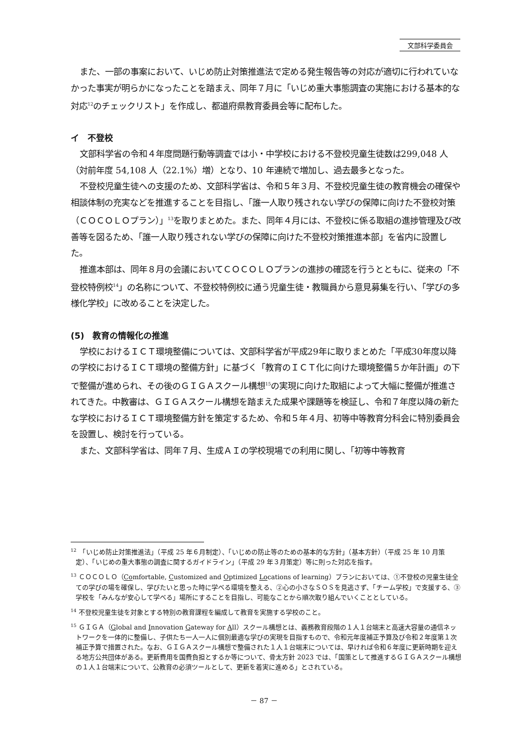文部科学委員会
また、一部の事案において、いじめ防止対策推進法で定める発生報告等の対応が適切に行われていなかった事実が明らかになったことを踏まえ、同年７月に「いじめ重大事態調査の実施における基本的な対応<sup>12</sup>のチェックリスト」を作成し、都道府県教育委員会等に配布した。
イ　不登校
文部科学省の令和４年度問題行動等調査では小・中学校における不登校児童生徒数は299,048 人（対前年度 54,108 人（22.1%）増）となり、10 年連続で増加し、過去最多となった。
不登校児童生徒への支援のため、文部科学省は、令和５年３月、不登校児童生徒の教育機会の確保や相談体制の充実などを推進することを目指し、「誰一人取り残されない学びの保障に向けた不登校対策（ＣＯＣＯＬＯプラン）」<sup>13</sup>を取りまとめた。また、同年４月には、不登校に係る取組の進捗管理及び改善等を図るため、「誰一人取り残されない学びの保障に向けた不登校対策推進本部」を省内に設置した。
推進本部は、同年８月の会議においてＣＯＣＯＬＯプランの進捗の確認を行うとともに、従来の「不登校特例校<sup>14</sup>」の名称について、不登校特例校に通う児童生徒・教職員から意見募集を行い、「学びの多様化学校」に改めることを決定した。
(5)　教育の情報化の推進
学校におけるＩＣＴ環境整備については、文部科学省が平成29年に取りまとめた「平成30年度以降の学校におけるＩＣＴ環境の整備方針」に基づく「教育のＩＣＴ化に向けた環境整備５か年計画」の下で整備が進められ、その後のＧＩＧＡスクール構想<sup>15</sup>の実現に向けた取組によって大幅に整備が推進されてきた。中教審は、ＧＩＧＡスクール構想を踏まえた成果や課題等を検証し、令和７年度以降の新たな学校におけるＩＣＴ環境整備方針を策定するため、令和５年４月、初等中等教育分科会に特別委員会を設置し、検討を行っている。
また、文部科学省は、同年７月、生成ＡＩの学校現場での利用に関し、「初等中等教育
<sup>12</sup>　「いじめ防止対策推進法」（平成 25 年６月制定）、「いじめの防止等のための基本的な方針」（基本方針）（平成 25 年 10 月策定）、「いじめの重大事態の調査に関するガイドライン」（平成 29 年３月策定）等に則った対応を指す。
<sup>13</sup> ＣＯＣＯＬＯ（Comfortable, Customized and Optimized Locations of learning）プランにおいては、①不登校の児童生徒全ての学びの場を確保し、学びたいと思った時に学べる環境を整える、②心の小さなＳＯＳを見逃さず、「チーム学校」で支援する、③学校を「みんなが安心して学べる」場所にすることを目指し、可能なことから順次取り組んでいくこととしている。
<sup>14</sup> 不登校児童生徒を対象とする特別の教育課程を編成して教育を実施する学校のこと。
<sup>15</sup> ＧＩＧＡ（Global and Innovation Gateway for All）スクール構想とは、義務教育段階の１人１台端末と高速大容量の通信ネットワークを一体的に整備し、子供たち一人一人に個別最適な学びの実現を目指すもので、令和元年度補正予算及び令和２年度第１次補正予算で措置された。なお、ＧＩＧＡスクール構想で整備された１人１台端末については、早ければ令和６年度に更新時期を迎える地方公共団体がある。更新費用を国費負担とするか等について、骨太方針 2023 では、「国策として推進するＧＩＧＡスクール構想の１人１台端末について、公教育の必須ツールとして、更新を着実に進める」とされている。
－ 87 －